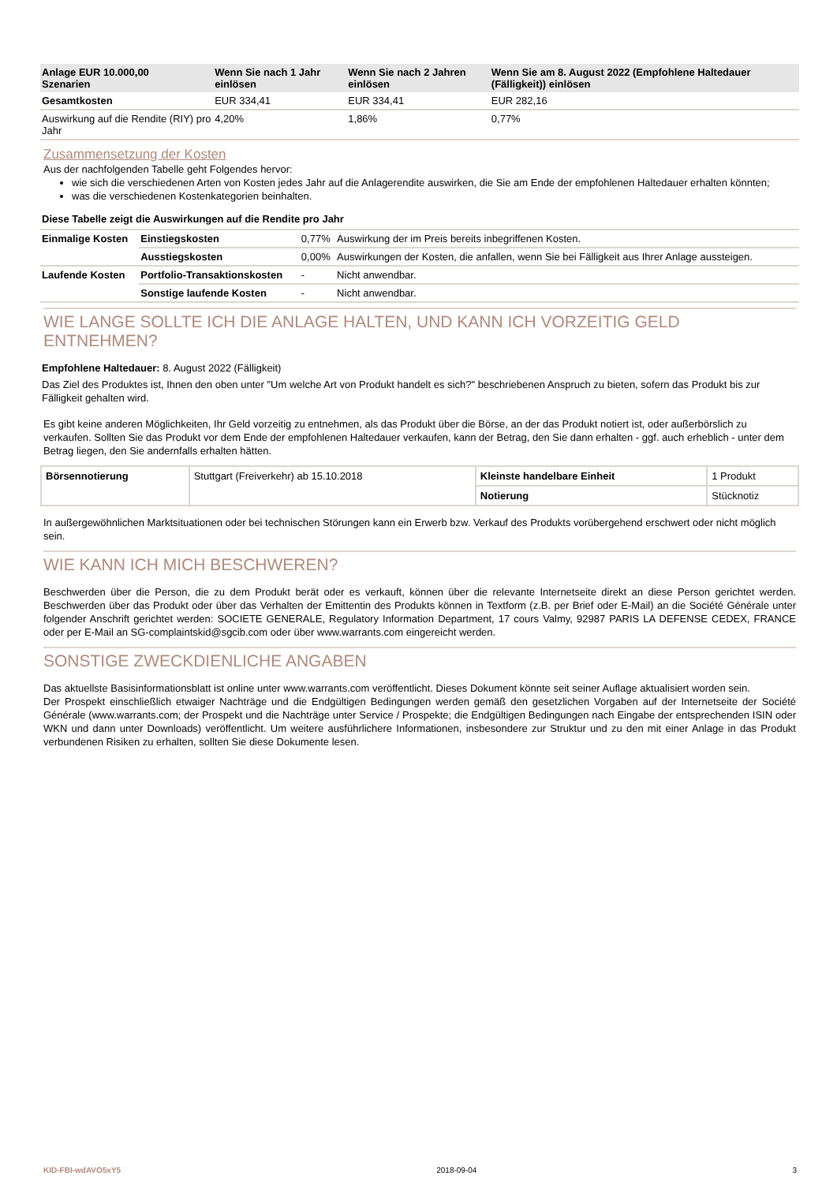| Anlage EUR 10.000,00 Szenarien | Wenn Sie nach 1 Jahr einlösen | Wenn Sie nach 2 Jahren einlösen | Wenn Sie am 8. August 2022 (Empfohlene Haltedauer (Fälligkeit)) einlösen |
| --- | --- | --- | --- |
| Gesamtkosten | EUR 334,41 | EUR 334,41 | EUR 282,16 |
| Auswirkung auf die Rendite (RIY) pro Jahr | 4,20% | 1,86% | 0,77% |
Zusammensetzung der Kosten
Aus der nachfolgenden Tabelle geht Folgendes hervor:
wie sich die verschiedenen Arten von Kosten jedes Jahr auf die Anlagerendite auswirken, die Sie am Ende der empfohlenen Haltedauer erhalten könnten;
was die verschiedenen Kostenkategorien beinhalten.
Diese Tabelle zeigt die Auswirkungen auf die Rendite pro Jahr
| Einmalige Kosten | Einstiegskosten | 0,77% | Auswirkung der im Preis bereits inbegriffenen Kosten. |
| | Ausstiegskosten | 0,00% | Auswirkungen der Kosten, die anfallen, wenn Sie bei Fälligkeit aus Ihrer Anlage aussteigen. |
| Laufende Kosten | Portfolio-Transaktionskosten | - | Nicht anwendbar. |
| | Sonstige laufende Kosten | - | Nicht anwendbar. |
WIE LANGE SOLLTE ICH DIE ANLAGE HALTEN, UND KANN ICH VORZEITIG GELD ENTNEHMEN?
Empfohlene Haltedauer: 8. August 2022 (Fälligkeit)
Das Ziel des Produktes ist, Ihnen den oben unter "Um welche Art von Produkt handelt es sich?" beschriebenen Anspruch zu bieten, sofern das Produkt bis zur Fälligkeit gehalten wird.
Es gibt keine anderen Möglichkeiten, Ihr Geld vorzeitig zu entnehmen, als das Produkt über die Börse, an der das Produkt notiert ist, oder außerbörslich zu verkaufen. Sollten Sie das Produkt vor dem Ende der empfohlenen Haltedauer verkaufen, kann der Betrag, den Sie dann erhalten - ggf. auch erheblich - unter dem Betrag liegen, den Sie andernfalls erhalten hätten.
| Börsennotierung | Stuttgart (Freiverkehr) ab 15.10.2018 | Kleinste handelbare Einheit | 1 Produkt |
| | | Notierung | Stücknotiz |
In außergewöhnlichen Marktsituationen oder bei technischen Störungen kann ein Erwerb bzw. Verkauf des Produkts vorübergehend erschwert oder nicht möglich sein.
WIE KANN ICH MICH BESCHWEREN?
Beschwerden über die Person, die zu dem Produkt berät oder es verkauft, können über die relevante Internetseite direkt an diese Person gerichtet werden. Beschwerden über das Produkt oder über das Verhalten der Emittentin des Produkts können in Textform (z.B. per Brief oder E-Mail) an die Société Générale unter folgender Anschrift gerichtet werden: SOCIETE GENERALE, Regulatory Information Department, 17 cours Valmy, 92987 PARIS LA DEFENSE CEDEX, FRANCE oder per E-Mail an SG-complaintskid@sgcib.com oder über www.warrants.com eingereicht werden.
SONSTIGE ZWECKDIENLICHE ANGABEN
Das aktuellste Basisinformationsblatt ist online unter www.warrants.com veröffentlicht. Dieses Dokument könnte seit seiner Auflage aktualisiert worden sein.
Der Prospekt einschließlich etwaiger Nachträge und die Endgültigen Bedingungen werden gemäß den gesetzlichen Vorgaben auf der Internetseite der Société Générale (www.warrants.com; der Prospekt und die Nachträge unter Service / Prospekte; die Endgültigen Bedingungen nach Eingabe der entsprechenden ISIN oder WKN und dann unter Downloads) veröffentlicht. Um weitere ausführlichere Informationen, insbesondere zur Struktur und zu den mit einer Anlage in das Produkt verbundenen Risiken zu erhalten, sollten Sie diese Dokumente lesen.
KID-FBI-wdAVO5xY5 2018-09-04 3